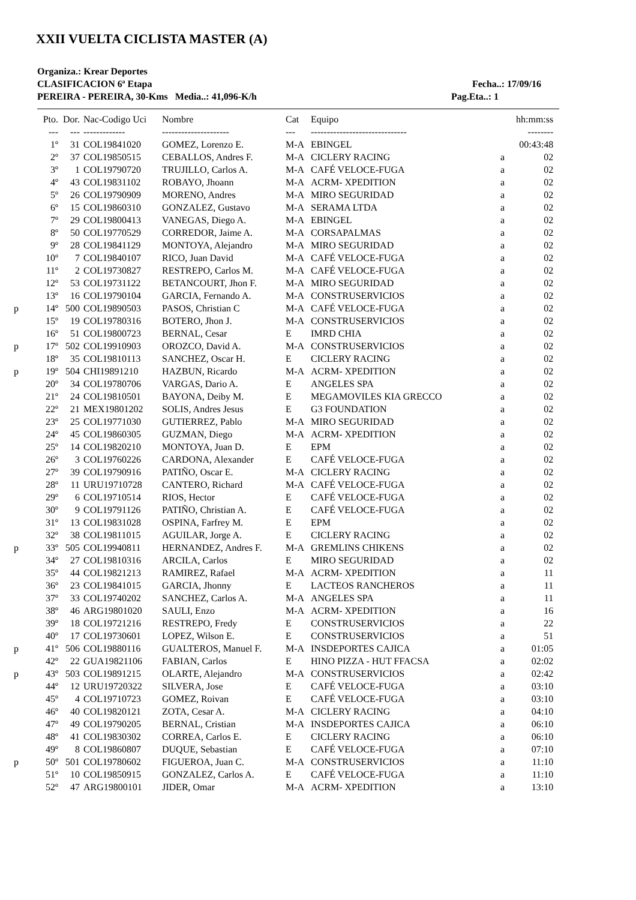XXII VUELTA CICLISTA MASTER (A)
Organiza.: Krear Deportes
CLASIFICACION 6ª Etapa Fecha..: 17/09/16
PEREIRA - PEREIRA, 30-Kms Media..: 41,096-K/h Pag.Eta..: 1
| | Pto. | Dor. | Nac-Codigo Uci | Nombre | Cat | Equipo | | hh:mm:ss |
| --- | --- | --- | --- | --- | --- | --- | --- | --- |
| | --- | --- | ------------- | --------------------- | --- | ------------------------------ | | -------- |
| | 1º | 31 | COL19841020 | GOMEZ, Lorenzo E. | M-A | EBINGEL | | 00:43:48 |
| | 2º | 37 | COL19850515 | CEBALLOS, Andres F. | M-A | CICLERY RACING | a | 02 |
| | 3º | 1 | COL19790720 | TRUJILLO, Carlos A. | M-A | CAFÉ VELOCE-FUGA | a | 02 |
| | 4º | 43 | COL19831102 | ROBAYO, Jhoann | M-A | ACRM- XPEDITION | a | 02 |
| | 5º | 26 | COL19790909 | MORENO, Andres | M-A | MIRO SEGURIDAD | a | 02 |
| | 6º | 15 | COL19860310 | GONZALEZ, Gustavo | M-A | SERAMA LTDA | a | 02 |
| | 7º | 29 | COL19800413 | VANEGAS, Diego A. | M-A | EBINGEL | a | 02 |
| | 8º | 50 | COL19770529 | CORREDOR, Jaime A. | M-A | CORSAPALMAS | a | 02 |
| | 9º | 28 | COL19841129 | MONTOYA, Alejandro | M-A | MIRO SEGURIDAD | a | 02 |
| | 10º | 7 | COL19840107 | RICO, Juan David | M-A | CAFÉ VELOCE-FUGA | a | 02 |
| | 11º | 2 | COL19730827 | RESTREPO, Carlos M. | M-A | CAFÉ VELOCE-FUGA | a | 02 |
| | 12º | 53 | COL19731122 | BETANCOURT, Jhon F. | M-A | MIRO SEGURIDAD | a | 02 |
| | 13º | 16 | COL19790104 | GARCIA, Fernando A. | M-A | CONSTRUSERVICIOS | a | 02 |
| p | 14º | 500 | COL19890503 | PASOS, Christian C | M-A | CAFÉ VELOCE-FUGA | a | 02 |
| | 15º | 19 | COL19780316 | BOTERO, Jhon J. | M-A | CONSTRUSERVICIOS | a | 02 |
| | 16º | 51 | COL19800723 | BERNAL, Cesar | E | IMRD CHIA | a | 02 |
| p | 17º | 502 | COL19910903 | OROZCO, David A. | M-A | CONSTRUSERVICIOS | a | 02 |
| | 18º | 35 | COL19810113 | SANCHEZ, Oscar H. | E | CICLERY RACING | a | 02 |
| p | 19º | 504 | CHI19891210 | HAZBUN, Ricardo | M-A | ACRM- XPEDITION | a | 02 |
| | 20º | 34 | COL19780706 | VARGAS, Dario A. | E | ANGELES SPA | a | 02 |
| | 21º | 24 | COL19810501 | BAYONA, Deiby M. | E | MEGAMOVILES KIA GRECCO | a | 02 |
| | 22º | 21 | MEX19801202 | SOLIS, Andres Jesus | E | G3 FOUNDATION | a | 02 |
| | 23º | 25 | COL19771030 | GUTIERREZ, Pablo | M-A | MIRO SEGURIDAD | a | 02 |
| | 24º | 45 | COL19860305 | GUZMAN, Diego | M-A | ACRM- XPEDITION | a | 02 |
| | 25º | 14 | COL19820210 | MONTOYA, Juan D. | E | EPM | a | 02 |
| | 26º | 3 | COL19760226 | CARDONA, Alexander | E | CAFÉ VELOCE-FUGA | a | 02 |
| | 27º | 39 | COL19790916 | PATIÑO, Oscar E. | M-A | CICLERY RACING | a | 02 |
| | 28º | 11 | URU19710728 | CANTERO, Richard | M-A | CAFÉ VELOCE-FUGA | a | 02 |
| | 29º | 6 | COL19710514 | RIOS, Hector | E | CAFÉ VELOCE-FUGA | a | 02 |
| | 30º | 9 | COL19791126 | PATIÑO, Christian A. | E | CAFÉ VELOCE-FUGA | a | 02 |
| | 31º | 13 | COL19831028 | OSPINA, Farfrey M. | E | EPM | a | 02 |
| | 32º | 38 | COL19811015 | AGUILAR, Jorge A. | E | CICLERY RACING | a | 02 |
| p | 33º | 505 | COL19940811 | HERNANDEZ, Andres F. | M-A | GREMLINS CHIKENS | a | 02 |
| | 34º | 27 | COL19810316 | ARCILA, Carlos | E | MIRO SEGURIDAD | a | 02 |
| | 35º | 44 | COL19821213 | RAMIREZ, Rafael | M-A | ACRM- XPEDITION | a | 11 |
| | 36º | 23 | COL19841015 | GARCIA, Jhonny | E | LACTEOS RANCHEROS | a | 11 |
| | 37º | 33 | COL19740202 | SANCHEZ, Carlos A. | M-A | ANGELES SPA | a | 11 |
| | 38º | 46 | ARG19801020 | SAULI, Enzo | M-A | ACRM- XPEDITION | a | 16 |
| | 39º | 18 | COL19721216 | RESTREPO, Fredy | E | CONSTRUSERVICIOS | a | 22 |
| | 40º | 17 | COL19730601 | LOPEZ, Wilson E. | E | CONSTRUSERVICIOS | a | 51 |
| p | 41º | 506 | COL19880116 | GUALTEROS, Manuel F. | M-A | INSDEPORTES CAJICA | a | 01:05 |
| | 42º | 22 | GUA19821106 | FABIAN, Carlos | E | HINO PIZZA - HUT FFACSA | a | 02:02 |
| p | 43º | 503 | COL19891215 | OLARTE, Alejandro | M-A | CONSTRUSERVICIOS | a | 02:42 |
| | 44º | 12 | URU19720322 | SILVERA, Jose | E | CAFÉ VELOCE-FUGA | a | 03:10 |
| | 45º | 4 | COL19710723 | GOMEZ, Roivan | E | CAFÉ VELOCE-FUGA | a | 03:10 |
| | 46º | 40 | COL19820121 | ZOTA, Cesar A. | M-A | CICLERY RACING | a | 04:10 |
| | 47º | 49 | COL19790205 | BERNAL, Cristian | M-A | INSDEPORTES CAJICA | a | 06:10 |
| | 48º | 41 | COL19830302 | CORREA, Carlos E. | E | CICLERY RACING | a | 06:10 |
| | 49º | 8 | COL19860807 | DUQUE, Sebastian | E | CAFÉ VELOCE-FUGA | a | 07:10 |
| p | 50º | 501 | COL19780602 | FIGUEROA, Juan C. | M-A | CONSTRUSERVICIOS | a | 11:10 |
| | 51º | 10 | COL19850915 | GONZALEZ, Carlos A. | E | CAFÉ VELOCE-FUGA | a | 11:10 |
| | 52º | 47 | ARG19800101 | JIDER, Omar | M-A | ACRM- XPEDITION | a | 13:10 |